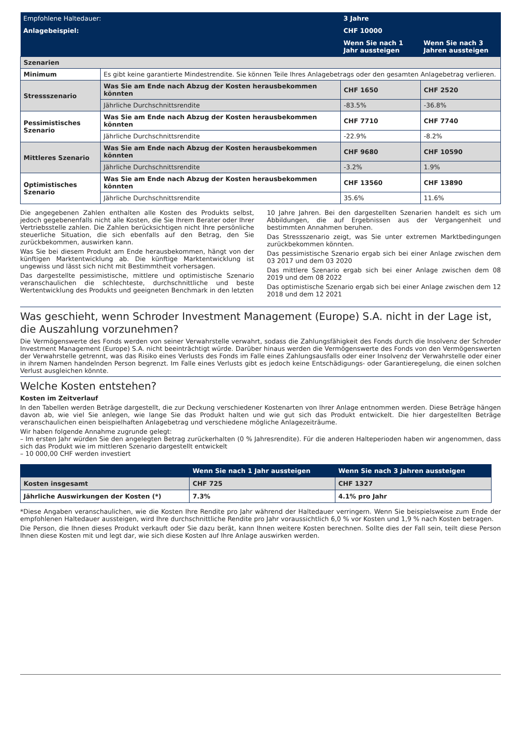| Empfohlene Haltedauer: | | 3 Jahre | |
| Anlagebeispiel: | | CHF 10000 | |
| | | Wenn Sie nach 1 Jahr aussteigen | Wenn Sie nach 3 Jahren aussteigen |
| Szenarien | | | |
| Minimum | Es gibt keine garantierte Mindestrendite. Sie können Teile Ihres Anlagebetrags oder den gesamten Anlagebetrag verlieren. | | |
| Stressszenario | Was Sie am Ende nach Abzug der Kosten herausbekommen könnten | CHF 1650 | CHF 2520 |
| | Jährliche Durchschnittsrendite | -83.5% | -36.8% |
| Pessimistisches Szenario | Was Sie am Ende nach Abzug der Kosten herausbekommen könnten | CHF 7710 | CHF 7740 |
| | Jährliche Durchschnittsrendite | -22.9% | -8.2% |
| Mittleres Szenario | Was Sie am Ende nach Abzug der Kosten herausbekommen könnten | CHF 9680 | CHF 10590 |
| | Jährliche Durchschnittsrendite | -3.2% | 1.9% |
| Optimistisches Szenario | Was Sie am Ende nach Abzug der Kosten herausbekommen könnten | CHF 13560 | CHF 13890 |
| | Jährliche Durchschnittsrendite | 35.6% | 11.6% |
Die angegebenen Zahlen enthalten alle Kosten des Produkts selbst, jedoch gegebenenfalls nicht alle Kosten, die Sie Ihrem Berater oder Ihrer Vertriebsstelle zahlen. Die Zahlen berücksichtigen nicht Ihre persönliche steuerliche Situation, die sich ebenfalls auf den Betrag, den Sie zurückbekommen, auswirken kann.
Was Sie bei diesem Produkt am Ende herausbekommen, hängt von der künftigen Marktentwicklung ab. Die künftige Marktentwicklung ist ungewiss und lässt sich nicht mit Bestimmtheit vorhersagen.
Das dargestellte pessimistische, mittlere und optimistische Szenario veranschaulichen die schlechteste, durchschnittliche und beste Wertentwicklung des Produkts und geeigneten Benchmark in den letzten
10 Jahre Jahren. Bei den dargestellten Szenarien handelt es sich um Abbildungen, die auf Ergebnissen aus der Vergangenheit und bestimmten Annahmen beruhen.
Das Stressszenario zeigt, was Sie unter extremen Marktbedingungen zurückbekommen könnten.
Das pessimistische Szenario ergab sich bei einer Anlage zwischen dem 03 2017 und dem 03 2020
Das mittlere Szenario ergab sich bei einer Anlage zwischen dem 08 2019 und dem 08 2022
Das optimistische Szenario ergab sich bei einer Anlage zwischen dem 12 2018 und dem 12 2021
Was geschieht, wenn Schroder Investment Management (Europe) S.A. nicht in der Lage ist, die Auszahlung vorzunehmen?
Die Vermögenswerte des Fonds werden von seiner Verwahrstelle verwahrt, sodass die Zahlungsfähigkeit des Fonds durch die Insolvenz der Schroder Investment Management (Europe) S.A. nicht beeinträchtigt würde. Darüber hinaus werden die Vermögenswerte des Fonds von den Vermögenswerten der Verwahrstelle getrennt, was das Risiko eines Verlusts des Fonds im Falle eines Zahlungsausfalls oder einer Insolvenz der Verwahrstelle oder einer in ihrem Namen handelnden Person begrenzt. Im Falle eines Verlusts gibt es jedoch keine Entschädigungs- oder Garantieregelung, die einen solchen Verlust ausgleichen könnte.
Welche Kosten entstehen?
Kosten im Zeitverlauf
In den Tabellen werden Beträge dargestellt, die zur Deckung verschiedener Kostenarten von Ihrer Anlage entnommen werden. Diese Beträge hängen davon ab, wie viel Sie anlegen, wie lange Sie das Produkt halten und wie gut sich das Produkt entwickelt. Die hier dargestellten Beträge veranschaulichen einen beispielhaften Anlagebetrag und verschiedene mögliche Anlagezeiträume.
Wir haben folgende Annahme zugrunde gelegt:
– Im ersten Jahr würden Sie den angelegten Betrag zurückerhalten (0 % Jahresrendite). Für die anderen Halteperioden haben wir angenommen, dass sich das Produkt wie im mittleren Szenario dargestellt entwickelt
– 10 000,00 CHF werden investiert
| | Wenn Sie nach 1 Jahr aussteigen | Wenn Sie nach 3 Jahren aussteigen |
| --- | --- | --- |
| Kosten insgesamt | CHF 725 | CHF 1327 |
| Jährliche Auswirkungen der Kosten (*) | 7.3% | 4.1% pro Jahr |
*Diese Angaben veranschaulichen, wie die Kosten Ihre Rendite pro Jahr während der Haltedauer verringern. Wenn Sie beispielsweise zum Ende der empfohlenen Haltedauer aussteigen, wird Ihre durchschnittliche Rendite pro Jahr voraussichtlich 6,0 % vor Kosten und 1,9 % nach Kosten betragen.
Die Person, die Ihnen dieses Produkt verkauft oder Sie dazu berät, kann Ihnen weitere Kosten berechnen. Sollte dies der Fall sein, teilt diese Person Ihnen diese Kosten mit und legt dar, wie sich diese Kosten auf Ihre Anlage auswirken werden.